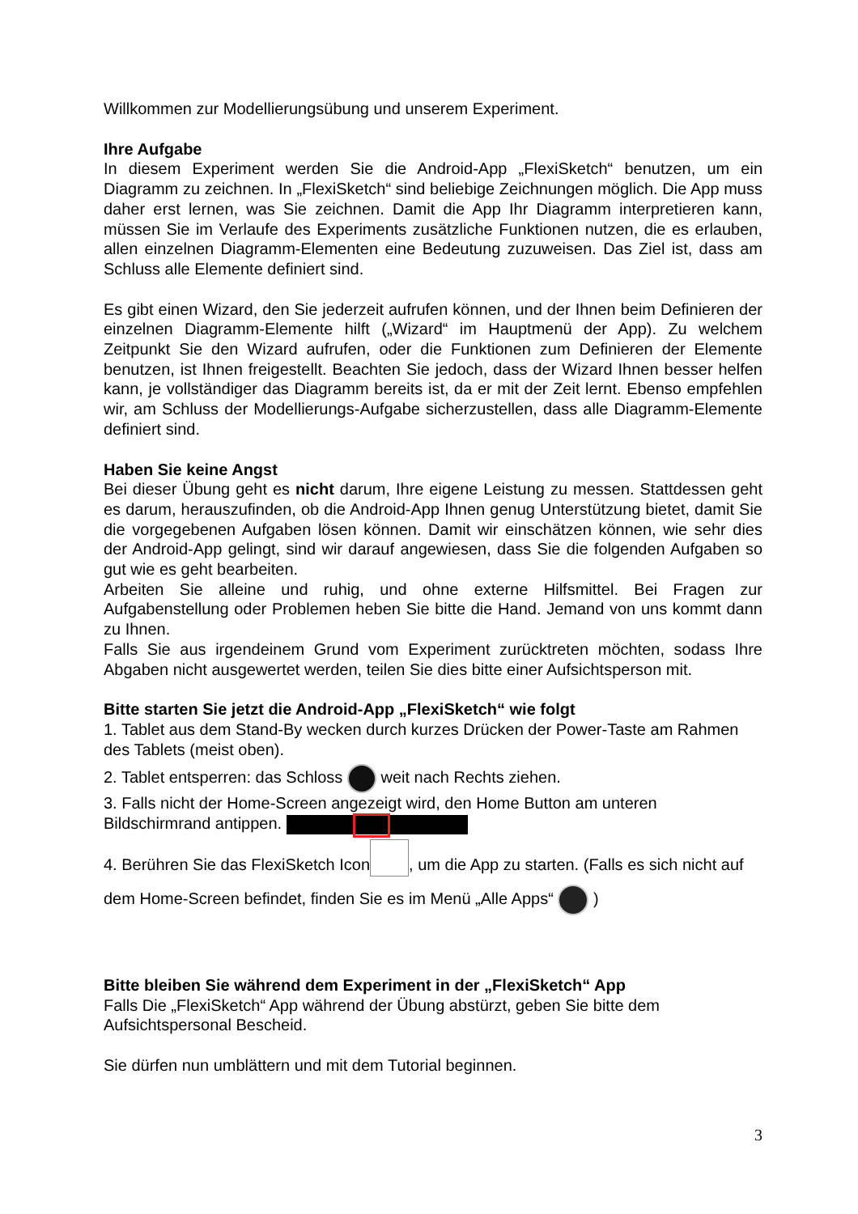Willkommen zur Modellierungsübung und unserem Experiment.
Ihre Aufgabe
In diesem Experiment werden Sie die Android-App „FlexiSketch“ benutzen, um ein Diagramm zu zeichnen. In „FlexiSketch“ sind beliebige Zeichnungen möglich. Die App muss daher erst lernen, was Sie zeichnen. Damit die App Ihr Diagramm interpretieren kann, müssen Sie im Verlaufe des Experiments zusätzliche Funktionen nutzen, die es erlauben, allen einzelnen Diagramm-Elementen eine Bedeutung zuzuweisen. Das Ziel ist, dass am Schluss alle Elemente definiert sind.
Es gibt einen Wizard, den Sie jederzeit aufrufen können, und der Ihnen beim Definieren der einzelnen Diagramm-Elemente hilft („Wizard“ im Hauptmenü der App). Zu welchem Zeitpunkt Sie den Wizard aufrufen, oder die Funktionen zum Definieren der Elemente benutzen, ist Ihnen freigestellt. Beachten Sie jedoch, dass der Wizard Ihnen besser helfen kann, je vollständiger das Diagramm bereits ist, da er mit der Zeit lernt. Ebenso empfehlen wir, am Schluss der Modellierungs-Aufgabe sicherzustellen, dass alle Diagramm-Elemente definiert sind.
Haben Sie keine Angst
Bei dieser Übung geht es nicht darum, Ihre eigene Leistung zu messen. Stattdessen geht es darum, herauszufinden, ob die Android-App Ihnen genug Unterstützung bietet, damit Sie die vorgegebenen Aufgaben lösen können. Damit wir einschätzen können, wie sehr dies der Android-App gelingt, sind wir darauf angewiesen, dass Sie die folgenden Aufgaben so gut wie es geht bearbeiten.
Arbeiten Sie alleine und ruhig, und ohne externe Hilfsmittel. Bei Fragen zur Aufgabenstellung oder Problemen heben Sie bitte die Hand. Jemand von uns kommt dann zu Ihnen.
Falls Sie aus irgendeinem Grund vom Experiment zurücktreten möchten, sodass Ihre Abgaben nicht ausgewertet werden, teilen Sie dies bitte einer Aufsichtsperson mit.
Bitte starten Sie jetzt die Android-App „FlexiSketch“ wie folgt
1. Tablet aus dem Stand-By wecken durch kurzes Drücken der Power-Taste am Rahmen des Tablets (meist oben).
2. Tablet entsperren: das Schloss weit nach Rechts ziehen.
3. Falls nicht der Home-Screen angezeigt wird, den Home Button am unteren Bildschirmrand antippen.
4. Berühren Sie das FlexiSketch Icon , um die App zu starten. (Falls es sich nicht auf dem Home-Screen befindet, finden Sie es im Menü „Alle Apps“ )
Bitte bleiben Sie während dem Experiment in der „FlexiSketch“ App
Falls Die „FlexiSketch“ App während der Übung abstürzt, geben Sie bitte dem Aufsichtspersonal Bescheid.
Sie dürfen nun umblättern und mit dem Tutorial beginnen.
3